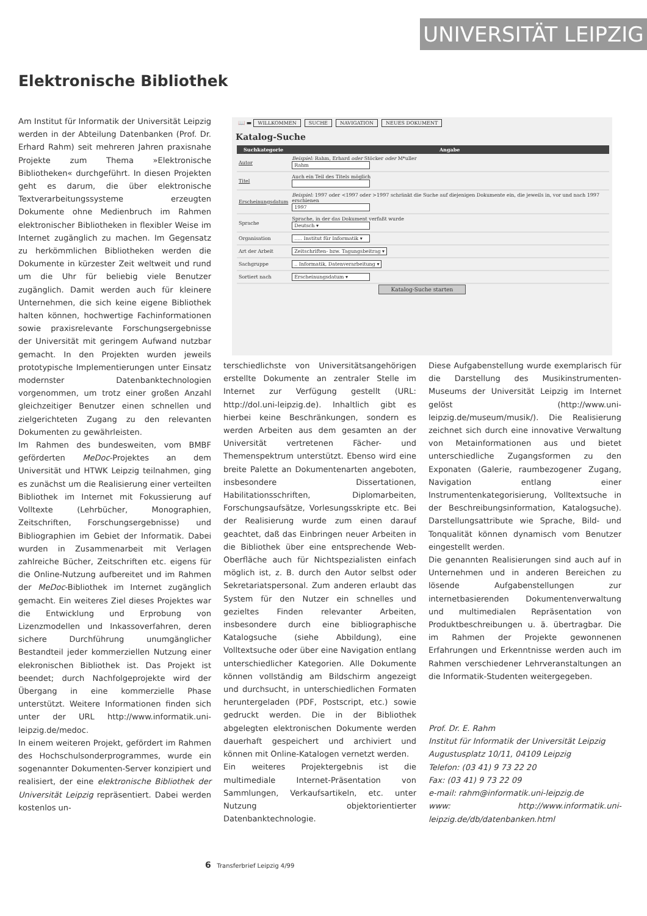UNIVERSITÄT LEIPZIG
Elektronische Bibliothek
📖 ▬ WILLKOMMEN SUCHE NAVIGATION NEUES DOKUMENT
Katalog-Suche
| Suchkategorie | Angabe |
| --- | --- |
| Autor | Beispiel: Rahm, Erhard oder Stöcker oder M*uller Rahm |
| Titel | Auch ein Teil des Titels möglich |
| Erscheinungsdatum | Beispiel: 1997 oder <1997 oder >1997 schränkt die Suche auf diejenigen Dokumente ein, die jeweils in, vor und nach 1997 erschienen 1997 |
| Sprache | Sprache, in der das Dokument verfaßt wurde Deutsch ▾ |
| Organisation | ..... Institut für Informatik ▾ |
| Art der Arbeit | Zeitschriften- bzw. Tagungsbeitrag ▾ |
| Sachgruppe | .. Informatik, Datenverarbeitung ▾ |
| Sortiert nach | Erscheinungsdatum ▾ |
Katalog-Suche starten
Am Institut für Informatik der Universität Leipzig werden in der Abteilung Datenbanken (Prof. Dr. Erhard Rahm) seit mehreren Jahren praxisnahe Projekte zum Thema »Elektronische Bibliotheken« durchgeführt. In diesen Projekten geht es darum, die über elektronische Textverarbeitungssysteme erzeugten Dokumente ohne Medienbruch im Rahmen elektronischer Bibliotheken in flexibler Weise im Internet zugänglich zu machen. Im Gegensatz zu herkömmlichen Bibliotheken werden die Dokumente in kürzester Zeit weltweit und rund um die Uhr für beliebig viele Benutzer zugänglich. Damit werden auch für kleinere Unternehmen, die sich keine eigene Bibliothek halten können, hochwertige Fachinformationen sowie praxisrelevante Forschungsergebnisse der Universität mit geringem Aufwand nutzbar gemacht. In den Projekten wurden jeweils prototypische Implementierungen unter Einsatz modernster Datenbanktechnologien vorgenommen, um trotz einer großen Anzahl gleichzeitiger Benutzer einen schnellen und zielgerichteten Zugang zu den relevanten Dokumenten zu gewährleisten.
Im Rahmen des bundesweiten, vom BMBF geförderten MeDoc-Projektes an dem Universität und HTWK Leipzig teilnahmen, ging es zunächst um die Realisierung einer verteilten Bibliothek im Internet mit Fokussierung auf Volltexte (Lehrbücher, Monographien, Zeitschriften, Forschungsergebnisse) und Bibliographien im Gebiet der Informatik. Dabei wurden in Zusammenarbeit mit Verlagen zahlreiche Bücher, Zeitschriften etc. eigens für die Online-Nutzung aufbereitet und im Rahmen der MeDoc-Bibliothek im Internet zugänglich gemacht. Ein weiteres Ziel dieses Projektes war die Entwicklung und Erprobung von Lizenzmodellen und Inkassoverfahren, deren sichere Durchführung unumgänglicher Bestandteil jeder kommerziellen Nutzung einer elekronischen Bibliothek ist. Das Projekt ist beendet; durch Nachfolgeprojekte wird der Übergang in eine kommerzielle Phase unterstützt. Weitere Informationen finden sich unter der URL http://www.informatik.uni-leipzig.de/medoc.
In einem weiteren Projekt, gefördert im Rahmen des Hochschulsonderprogrammes, wurde ein sogenannter Dokumenten-Server konzipiert und realisiert, der eine elektronische Bibliothek der Universität Leipzig repräsentiert. Dabei werden kostenlos un-
terschiedlichste von Universitätsangehörigen erstellte Dokumente an zentraler Stelle im Internet zur Verfügung gestellt (URL: http://dol.uni-leipzig.de). Inhaltlich gibt es hierbei keine Beschränkungen, sondern es werden Arbeiten aus dem gesamten an der Universität vertretenen Fächer- und Themenspektrum unterstützt. Ebenso wird eine breite Palette an Dokumentenarten angeboten, insbesondere Dissertationen, Habilitationsschriften, Diplomarbeiten, Forschungsaufsätze, Vorlesungsskripte etc. Bei der Realisierung wurde zum einen darauf geachtet, daß das Einbringen neuer Arbeiten in die Bibliothek über eine entsprechende Web-Oberfläche auch für Nichtspezialisten einfach möglich ist, z. B. durch den Autor selbst oder Sekretariatspersonal. Zum anderen erlaubt das System für den Nutzer ein schnelles und gezieltes Finden relevanter Arbeiten, insbesondere durch eine bibliographische Katalogsuche (siehe Abbildung), eine Volltextsuche oder über eine Navigation entlang unterschiedlicher Kategorien. Alle Dokumente können vollständig am Bildschirm angezeigt und durchsucht, in unterschiedlichen Formaten heruntergeladen (PDF, Postscript, etc.) sowie gedruckt werden. Die in der Bibliothek abgelegten elektronischen Dokumente werden dauerhaft gespeichert und archiviert und können mit Online-Katalogen vernetzt werden.
Ein weiteres Projektergebnis ist die multimediale Internet-Präsentation von Sammlungen, Verkaufsartikeln, etc. unter Nutzung objektorientierter Datenbanktechnologie.
Diese Aufgabenstellung wurde exemplarisch für die Darstellung des Musikinstrumenten-Museums der Universität Leipzig im Internet gelöst (http://www.uni-leipzig.de/museum/musik/). Die Realisierung zeichnet sich durch eine innovative Verwaltung von Metainformationen aus und bietet unterschiedliche Zugangsformen zu den Exponaten (Galerie, raumbezogener Zugang, Navigation entlang einer Instrumentenkategorisierung, Volltextsuche in der Beschreibungsinformation, Katalogsuche). Darstellungsattribute wie Sprache, Bild- und Tonqualität können dynamisch vom Benutzer eingestellt werden.
Die genannten Realisierungen sind auch auf in Unternehmen und in anderen Bereichen zu lösende Aufgabenstellungen zur internetbasierenden Dokumentenverwaltung und multimedialen Repräsentation von Produktbeschreibungen u. ä. übertragbar. Die im Rahmen der Projekte gewonnenen Erfahrungen und Erkenntnisse werden auch im Rahmen verschiedener Lehrveranstaltungen an die Informatik-Studenten weitergegeben.
Prof. Dr. E. Rahm
Institut für Informatik der Universität Leipzig
Augustusplatz 10/11, 04109 Leipzig
Telefon: (03 41) 9 73 22 20
Fax: (03 41) 9 73 22 09
e-mail: rahm@informatik.uni-leipzig.de
www: http://www.informatik.uni-leipzig.de/db/datenbanken.html
6 Transferbrief Leipzig 4/99